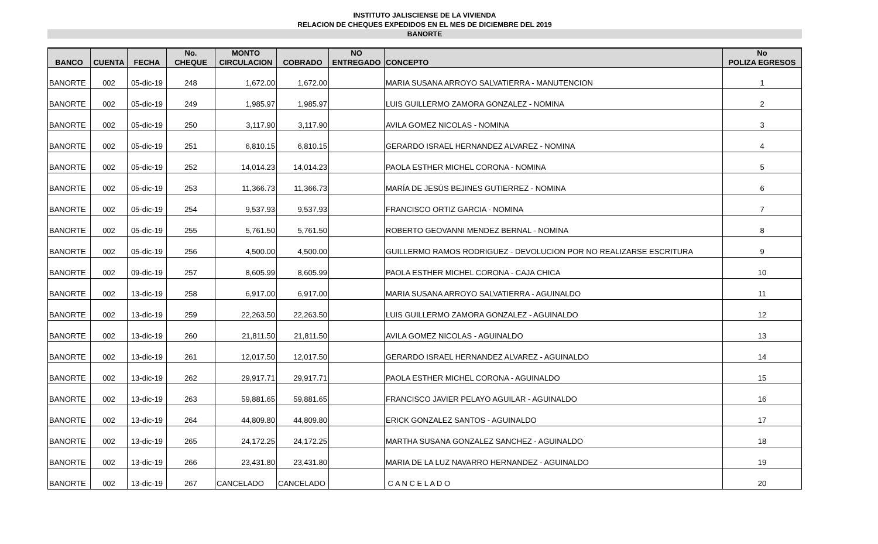INSTITUTO JALISCIENSE DE LA VIVIENDA
RELACION DE CHEQUES EXPEDIDOS EN EL MES DE DICIEMBRE DEL 2019
BANORTE
| BANCO | CUENTA | FECHA | No. CHEQUE | MONTO CIRCULACION | COBRADO | NO ENTREGADO | CONCEPTO | No POLIZA EGRESOS |
| --- | --- | --- | --- | --- | --- | --- | --- | --- |
| BANORTE | 002 | 05-dic-19 | 248 | 1,672.00 | 1,672.00 | | MARIA SUSANA ARROYO SALVATIERRA - MANUTENCION | 1 |
| BANORTE | 002 | 05-dic-19 | 249 | 1,985.97 | 1,985.97 | | LUIS GUILLERMO ZAMORA GONZALEZ - NOMINA | 2 |
| BANORTE | 002 | 05-dic-19 | 250 | 3,117.90 | 3,117.90 | | AVILA GOMEZ NICOLAS - NOMINA | 3 |
| BANORTE | 002 | 05-dic-19 | 251 | 6,810.15 | 6,810.15 | | GERARDO ISRAEL HERNANDEZ ALVAREZ - NOMINA | 4 |
| BANORTE | 002 | 05-dic-19 | 252 | 14,014.23 | 14,014.23 | | PAOLA ESTHER MICHEL CORONA - NOMINA | 5 |
| BANORTE | 002 | 05-dic-19 | 253 | 11,366.73 | 11,366.73 | | MARÍA DE JESÚS BEJINES GUTIERREZ - NOMINA | 6 |
| BANORTE | 002 | 05-dic-19 | 254 | 9,537.93 | 9,537.93 | | FRANCISCO ORTIZ GARCIA - NOMINA | 7 |
| BANORTE | 002 | 05-dic-19 | 255 | 5,761.50 | 5,761.50 | | ROBERTO GEOVANNI MENDEZ BERNAL - NOMINA | 8 |
| BANORTE | 002 | 05-dic-19 | 256 | 4,500.00 | 4,500.00 | | GUILLERMO RAMOS RODRIGUEZ - DEVOLUCION POR NO REALIZARSE ESCRITURA | 9 |
| BANORTE | 002 | 09-dic-19 | 257 | 8,605.99 | 8,605.99 | | PAOLA ESTHER MICHEL CORONA - CAJA CHICA | 10 |
| BANORTE | 002 | 13-dic-19 | 258 | 6,917.00 | 6,917.00 | | MARIA SUSANA ARROYO SALVATIERRA - AGUINALDO | 11 |
| BANORTE | 002 | 13-dic-19 | 259 | 22,263.50 | 22,263.50 | | LUIS GUILLERMO ZAMORA GONZALEZ - AGUINALDO | 12 |
| BANORTE | 002 | 13-dic-19 | 260 | 21,811.50 | 21,811.50 | | AVILA GOMEZ NICOLAS - AGUINALDO | 13 |
| BANORTE | 002 | 13-dic-19 | 261 | 12,017.50 | 12,017.50 | | GERARDO ISRAEL HERNANDEZ ALVAREZ - AGUINALDO | 14 |
| BANORTE | 002 | 13-dic-19 | 262 | 29,917.71 | 29,917.71 | | PAOLA ESTHER MICHEL CORONA - AGUINALDO | 15 |
| BANORTE | 002 | 13-dic-19 | 263 | 59,881.65 | 59,881.65 | | FRANCISCO JAVIER PELAYO AGUILAR - AGUINALDO | 16 |
| BANORTE | 002 | 13-dic-19 | 264 | 44,809.80 | 44,809.80 | | ERICK GONZALEZ SANTOS - AGUINALDO | 17 |
| BANORTE | 002 | 13-dic-19 | 265 | 24,172.25 | 24,172.25 | | MARTHA SUSANA GONZALEZ SANCHEZ - AGUINALDO | 18 |
| BANORTE | 002 | 13-dic-19 | 266 | 23,431.80 | 23,431.80 | | MARIA DE LA LUZ NAVARRO HERNANDEZ - AGUINALDO | 19 |
| BANORTE | 002 | 13-dic-19 | 267 | CANCELADO | CANCELADO | | C A N C E L A D O | 20 |